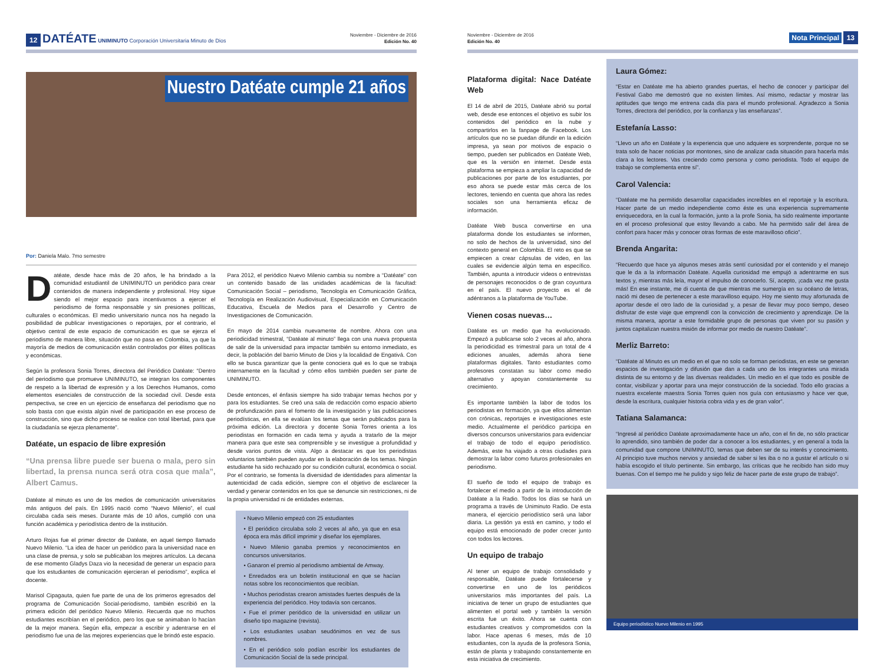12 DATÉATE UNIMINUTO Corporación Universitaria Minuto de Dios
Noviembre - Diciembre de 2016
Edición No. 40
Nuestro Datéate cumple 21 años
Por: Daniela Malo. 7mo semestre
Datéate, desde hace más de 20 años, le ha brindado a la comunidad estudiantil de UNIMINUTO un periódico para crear contenidos de manera independiente y profesional. Hoy sigue siendo el mejor espacio para incentivarnos a ejercer el periodismo de forma responsable y sin presiones políticas, culturales o económicas. El medio universitario nunca nos ha negado la posibilidad de publicar investigaciones o reportajes, por el contrario, el objetivo central de este espacio de comunicación es que se ejerza el periodismo de manera libre, situación que no pasa en Colombia, ya que la mayoría de medios de comunicación están controlados por élites políticas y económicas.
Según la profesora Sonia Torres, directora del Periódico Datéate: “Dentro del periodismo que promueve UNIMINUTO, se integran los componentes de respeto a la libertad de expresión y a los Derechos Humanos, como elementos esenciales de construcción de la sociedad civil. Desde esta perspectiva, se cree en un ejercicio de enseñanza del periodismo que no solo basta con que exista algún nivel de participación en ese proceso de construcción, sino que dicho proceso se realice con total libertad, para que la ciudadanía se ejerza plenamente”.
Datéate, un espacio de libre expresión
“Una prensa libre puede ser buena o mala, pero sin libertad, la prensa nunca será otra cosa que mala”, Albert Camus.
Datéate al minuto es uno de los medios de comunicación universitarios más antiguos del país. En 1995 nació como “Nuevo Milenio”, el cual circulaba cada seis meses. Durante más de 10 años, cumplió con una función académica y periodística dentro de la institución.
Arturo Rojas fue el primer director de Datéate, en aquel tiempo llamado Nuevo Milenio. “La idea de hacer un periódico para la universidad nace en una clase de prensa, y solo se publicaban los mejores artículos. La decana de ese momento Gladys Daza vio la necesidad de generar un espacio para que los estudiantes de comunicación ejercieran el periodismo”, explica el docente.
Marisol Cipagauta, quien fue parte de una de los primeros egresados del programa de Comunicación Social-periodismo, también escribió en la primera edición del periódico Nuevo Milenio. Recuerda que no muchos estudiantes escribían en el periódico, pero los que se animaban lo hacían de la mejor manera. Según ella, empezar a escribir y adentrarse en el periodismo fue una de las mejores experiencias que le brindó este espacio.
Para 2012, el periódico Nuevo Milenio cambia su nombre a “Datéate” con un contenido basado de las unidades académicas de la facultad: Comunicación Social – periodismo, Tecnología en Comunicación Gráfica, Tecnología en Realización Audiovisual, Especialización en Comunicación Educativa, Escuela de Medios para el Desarrollo y Centro de Investigaciones de Comunicación.
En mayo de 2014 cambia nuevamente de nombre. Ahora con una periodicidad trimestral, “Datéate al minuto” llega con una nueva propuesta de salir de la universidad para impactar también su entorno inmediato, es decir, la población del barrio Minuto de Dios y la localidad de Engativá. Con ello se busca garantizar que la gente conociera qué es lo que se trabaja internamente en la facultad y cómo ellos también pueden ser parte de UNIMINUTO.
Desde entonces, el énfasis siempre ha sido trabajar temas hechos por y para los estudiantes. Se creó una sala de redacción como espacio abierto de profundización para el fomento de la investigación y las publicaciones periodísticas, en ella se evalúan los temas que serán publicados para la próxima edición. La directora y docente Sonia Torres orienta a los periodistas en formación en cada tema y ayuda a tratarlo de la mejor manera para que este sea comprensible y se investigue a profundidad y desde varios puntos de vista. Algo a destacar es que los periodistas voluntarios también pueden ayudar en la elaboración de los temas. Ningún estudiante ha sido rechazado por su condición cultural, económica o social. Por el contrario, se fomenta la diversidad de identidades para alimentar la autenticidad de cada edición, siempre con el objetivo de esclarecer la verdad y generar contenidos en los que se denuncie sin restricciones, ni de la propia universidad ni de entidades externas.
• Nuevo Milenio empezó con 25 estudiantes
• El periódico circulaba solo 2 veces al año, ya que en esa época era más difícil imprimir y diseñar los ejemplares.
• Nuevo Milenio ganaba premios y reconocimientos en concursos universitarios.
• Ganaron el premio al periodismo ambiental de Amway.
• Enredados era un boletín institucional en que se hacían notas sobre los reconocimientos que recibían.
• Muchos periodistas crearon amistades fuertes después de la experiencia del periódico. Hoy todavía son cercanos.
• Fue el primer periódico de la universidad en utilizar un diseño tipo magazine (revista).
• Los estudiantes usaban seudónimos en vez de sus nombres.
• En el periódico solo podían escribir los estudiantes de Comunicación Social de la sede principal.
Noviembre - Diciembre de 2016
Edición No. 40
Nota Principal 13
Plataforma digital: Nace Datéate Web
El 14 de abril de 2015, Datéate abrió su portal web, desde ese entonces el objetivo es subir los contenidos del periódico en la nube y compartirlos en la fanpage de Facebook. Los artículos que no se puedan difundir en la edición impresa, ya sean por motivos de espacio o tiempo, pueden ser publicados en Datéate Web, que es la versión en internet. Desde esta plataforma se empieza a ampliar la capacidad de publicaciones por parte de los estudiantes, por eso ahora se puede estar más cerca de los lectores, teniendo en cuenta que ahora las redes sociales son una herramienta eficaz de información.
Datéate Web busca convertirse en una plataforma donde los estudiantes se informen, no solo de hechos de la universidad, sino del contexto general en Colombia. El reto es que se empiecen a crear cápsulas de video, en las cuales se evidencie algún tema en específico. También, apunta a introducir videos o entrevistas de personajes reconocidos o de gran coyuntura en el país. El nuevo proyecto es el de adéntranos a la plataforma de YouTube.
Vienen cosas nuevas…
Datéate es un medio que ha evolucionado. Empezó a publicarse solo 2 veces al año, ahora la periodicidad es trimestral para un total de 4 ediciones anuales, además ahora tiene plataformas digitales. Tanto estudiantes como profesores constatan su labor como medio alternativo y apoyan constantemente su crecimiento.
Es importante también la labor de todos los periodistas en formación, ya que ellos alimentan con crónicas, reportajes e investigaciones este medio. Actualmente el periódico participa en diversos concursos universitarios para evidenciar el trabajo de todo el equipo periodístico. Además, este ha viajado a otras ciudades para demostrar la labor como futuros profesionales en periodismo.
El sueño de todo el equipo de trabajo es fortalecer el medio a partir de la introducción de Datéate a la Radio. Todos los días se hará un programa a través de Uniminuto Radio. De esta manera, el ejercicio periodístico será una labor diaria. La gestión ya está en camino, y todo el equipo está emocionado de poder crecer junto con todos los lectores.
Un equipo de trabajo
Al tener un equipo de trabajo consolidado y responsable, Datéate puede fortalecerse y convertirse en uno de los periódicos universitarios más importantes del país. La iniciativa de tener un grupo de estudiantes que alimenten el portal web y también la versión escrita fue un éxito. Ahora se cuenta con estudiantes creativos y comprometidos con la labor. Hace apenas 6 meses, más de 10 estudiantes, con la ayuda de la profesora Sonia, están de planta y trabajando constantemente en esta iniciativa de crecimiento.
Laura Gómez:
“Estar en Datéate me ha abierto grandes puertas, el hecho de conocer y participar del Festival Gabo me demostró que no existen límites. Así mismo, redactar y mostrar las aptitudes que tengo me entrena cada día para el mundo profesional. Agradezco a Sonia Torres, directora del periódico, por la confianza y las enseñanzas”.
Estefanía Lasso:
“Llevo un año en Datéate y la experiencia que uno adquiere es sorprendente, porque no se trata solo de hacer noticias por montones, sino de analizar cada situación para hacerla más clara a los lectores. Vas creciendo como persona y como periodista. Todo el equipo de trabajo se complementa entre sí”.
Carol Valencia:
“Datéate me ha permitido desarrollar capacidades increíbles en el reportaje y la escritura. Hacer parte de un medio independiente como éste es una experiencia supremamente enriquecedora, en la cual la formación, junto a la profe Sonia, ha sido realmente importante en el proceso profesional que estoy llevando a cabo. Me ha permitido salir del área de confort para hacer más y conocer otras formas de este maravilloso oficio”.
Brenda Angarita:
“Recuerdo que hace ya algunos meses atrás sentí curiosidad por el contenido y el manejo que le da a la información Datéate. Aquella curiosidad me empujó a adentrarme en sus textos y, mientras más leía, mayor el impulso de conocerlo. Sí, acepto, ¡cada vez me gusta más! En ese instante, me di cuenta de que mientras me sumergía en su océano de letras, nació mi deseo de pertenecer a este maravilloso equipo. Hoy me siento muy afortunada de aportar desde el otro lado de la curiosidad y, a pesar de llevar muy poco tiempo, deseo disfrutar de este viaje que emprendí con la convicción de crecimiento y aprendizaje. De la misma manera, aportar a este formidable grupo de personas que viven por su pasión y juntos capitalizan nuestra misión de informar por medio de nuestro Datéate”.
Merliz Barreto:
“Datéate al Minuto es un medio en el que no solo se forman periodistas, en este se generan espacios de investigación y difusión que dan a cada uno de los integrantes una mirada distinta de su entorno y de las diversas realidades. Un medio en el que todo es posible de contar, visibilizar y aportar para una mejor construcción de la sociedad. Todo ello gracias a nuestra excelente maestra Sonia Torres quien nos guía con entusiasmo y hace ver que, desde la escritura, cualquier historia cobra vida y es de gran valor”.
Tatiana Salamanca:
“Ingresé al periódico Datéate aproximadamente hace un año, con el fin de, no sólo practicar lo aprendido, sino también de poder dar a conocer a los estudiantes, y en general a toda la comunidad que compone UNIMINUTO, temas que deben ser de su interés y conocimiento. Al principio tuve muchos nervios y ansiedad de saber si les iba o no a gustar el artículo o si había escogido el título pertinente. Sin embargo, las críticas que he recibido han sido muy buenas. Con el tiempo me he pulido y sigo feliz de hacer parte de este grupo de trabajo”.
Equipo periodístico Nuevo Milenio en 1995